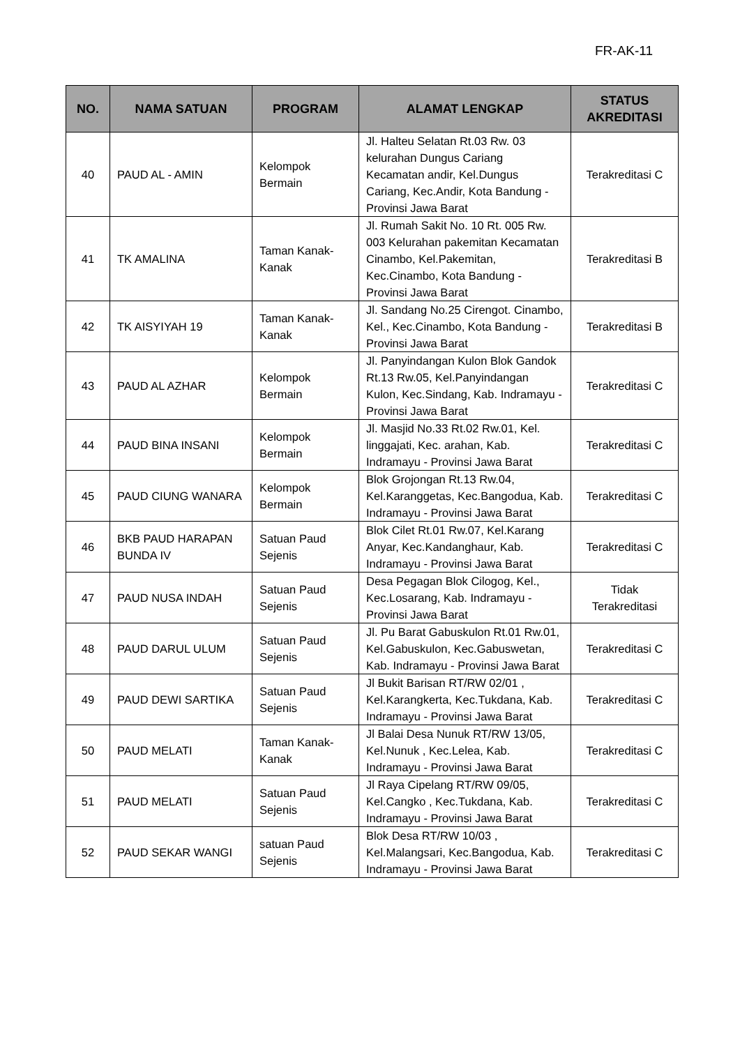FR-AK-11
| NO. | NAMA SATUAN | PROGRAM | ALAMAT LENGKAP | STATUS AKREDITASI |
| --- | --- | --- | --- | --- |
| 40 | PAUD AL - AMIN | Kelompok Bermain | Jl. Halteu Selatan Rt.03 Rw. 03 kelurahan Dungus Cariang Kecamatan andir, Kel.Dungus Cariang, Kec.Andir, Kota Bandung - Provinsi Jawa Barat | Terakreditasi C |
| 41 | TK AMALINA | Taman Kanak-Kanak | Jl. Rumah Sakit No. 10 Rt. 005 Rw. 003 Kelurahan pakemitan Kecamatan Cinambo, Kel.Pakemitan, Kec.Cinambo, Kota Bandung - Provinsi Jawa Barat | Terakreditasi B |
| 42 | TK AISYIYAH 19 | Taman Kanak-Kanak | Jl. Sandang No.25 Cirengot. Cinambo, Kel., Kec.Cinambo, Kota Bandung - Provinsi Jawa Barat | Terakreditasi B |
| 43 | PAUD AL AZHAR | Kelompok Bermain | Jl. Panyindangan Kulon Blok Gandok Rt.13 Rw.05, Kel.Panyindangan Kulon, Kec.Sindang, Kab. Indramayu - Provinsi Jawa Barat | Terakreditasi C |
| 44 | PAUD BINA INSANI | Kelompok Bermain | Jl. Masjid No.33 Rt.02 Rw.01, Kel. linggajati, Kec. arahan, Kab. Indramayu - Provinsi Jawa Barat | Terakreditasi C |
| 45 | PAUD CIUNG WANARA | Kelompok Bermain | Blok Grojongan Rt.13 Rw.04, Kel.Karanggetas, Kec.Bangodua, Kab. Indramayu - Provinsi Jawa Barat | Terakreditasi C |
| 46 | BKB PAUD HARAPAN BUNDA IV | Satuan Paud Sejenis | Blok Cilet Rt.01 Rw.07, Kel.Karang Anyar, Kec.Kandanghaur, Kab. Indramayu - Provinsi Jawa Barat | Terakreditasi C |
| 47 | PAUD NUSA INDAH | Satuan Paud Sejenis | Desa Pegagan Blok Cilogog, Kel., Kec.Losarang, Kab. Indramayu - Provinsi Jawa Barat | Tidak Terakreditasi |
| 48 | PAUD DARUL ULUM | Satuan Paud Sejenis | Jl. Pu Barat Gabuskulon Rt.01 Rw.01, Kel.Gabuskulon, Kec.Gabuswetan, Kab. Indramayu - Provinsi Jawa Barat | Terakreditasi C |
| 49 | PAUD DEWI SARTIKA | Satuan Paud Sejenis | Jl Bukit Barisan RT/RW 02/01 , Kel.Karangkerta, Kec.Tukdana, Kab. Indramayu - Provinsi Jawa Barat | Terakreditasi C |
| 50 | PAUD MELATI | Taman Kanak-Kanak | Jl Balai Desa Nunuk RT/RW 13/05, Kel.Nunuk , Kec.Lelea, Kab. Indramayu - Provinsi Jawa Barat | Terakreditasi C |
| 51 | PAUD MELATI | Satuan Paud Sejenis | Jl Raya Cipelang RT/RW 09/05, Kel.Cangko , Kec.Tukdana, Kab. Indramayu - Provinsi Jawa Barat | Terakreditasi C |
| 52 | PAUD SEKAR WANGI | satuan Paud Sejenis | Blok Desa RT/RW 10/03 , Kel.Malangsari, Kec.Bangodua, Kab. Indramayu - Provinsi Jawa Barat | Terakreditasi C |